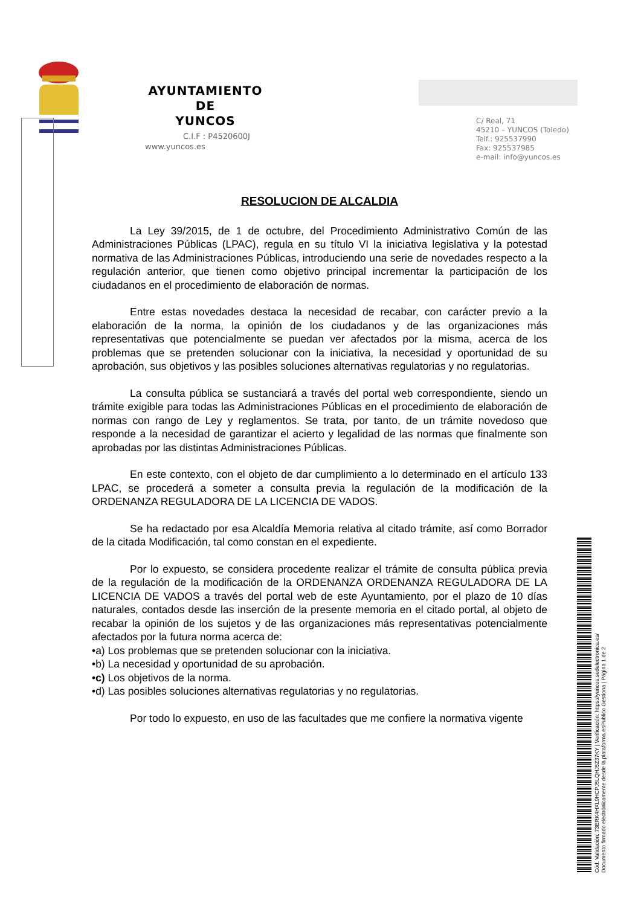AYUNTAMIENTO
DE
YUNCOS
C.I.F : P4520600J
www.yuncos.es
C/ Real, 71
45210 – YUNCOS (Toledo)
Telf.: 925537990
Fax: 925537985
e-mail: info@yuncos.es
RESOLUCION DE ALCALDIA
La Ley 39/2015, de 1 de octubre, del Procedimiento Administrativo Común de las Administraciones Públicas (LPAC), regula en su título VI la iniciativa legislativa y la potestad normativa de las Administraciones Públicas, introduciendo una serie de novedades respecto a la regulación anterior, que tienen como objetivo principal incrementar la participación de los ciudadanos en el procedimiento de elaboración de normas.
Entre estas novedades destaca la necesidad de recabar, con carácter previo a la elaboración de la norma, la opinión de los ciudadanos y de las organizaciones más representativas que potencialmente se puedan ver afectados por la misma, acerca de los problemas que se pretenden solucionar con la iniciativa, la necesidad y oportunidad de su aprobación, sus objetivos y las posibles soluciones alternativas regulatorias y no regulatorias.
La consulta pública se sustanciará a través del portal web correspondiente, siendo un trámite exigible para todas las Administraciones Públicas en el procedimiento de elaboración de normas con rango de Ley y reglamentos. Se trata, por tanto, de un trámite novedoso que responde a la necesidad de garantizar el acierto y legalidad de las normas que finalmente son aprobadas por las distintas Administraciones Públicas.
En este contexto, con el objeto de dar cumplimiento a lo determinado en el artículo 133 LPAC, se procederá a someter a consulta previa la regulación de la modificación de la ORDENANZA REGULADORA DE LA LICENCIA DE VADOS.
Se ha redactado por esa Alcaldía Memoria relativa al citado trámite, así como Borrador de la citada Modificación, tal como constan en el expediente.
Por lo expuesto, se considera procedente realizar el trámite de consulta pública previa de la regulación de la modificación de la ORDENANZA ORDENANZA REGULADORA DE LA LICENCIA DE VADOS a través del portal web de este Ayuntamiento, por el plazo de 10 días naturales, contados desde las inserción de la presente memoria en el citado portal, al objeto de recabar la opinión de los sujetos y de las organizaciones más representativas potencialmente afectados por la futura norma acerca de:
•a) Los problemas que se pretenden solucionar con la iniciativa.
•b) La necesidad y oportunidad de su aprobación.
•c) Los objetivos de la norma.
•d) Las posibles soluciones alternativas regulatorias y no regulatorias.
Por todo lo expuesto, en uso de las facultades que me confiere la normativa vigente
Cód. Validación: 73ERK4HXL9HCPJ5LQHJ5Z37KY | Verificación: https://yuncos.sedelectronica.es/
Documento firmado electrónicamente desde la plataforma esPublico Gestiona | Página 1 de 2